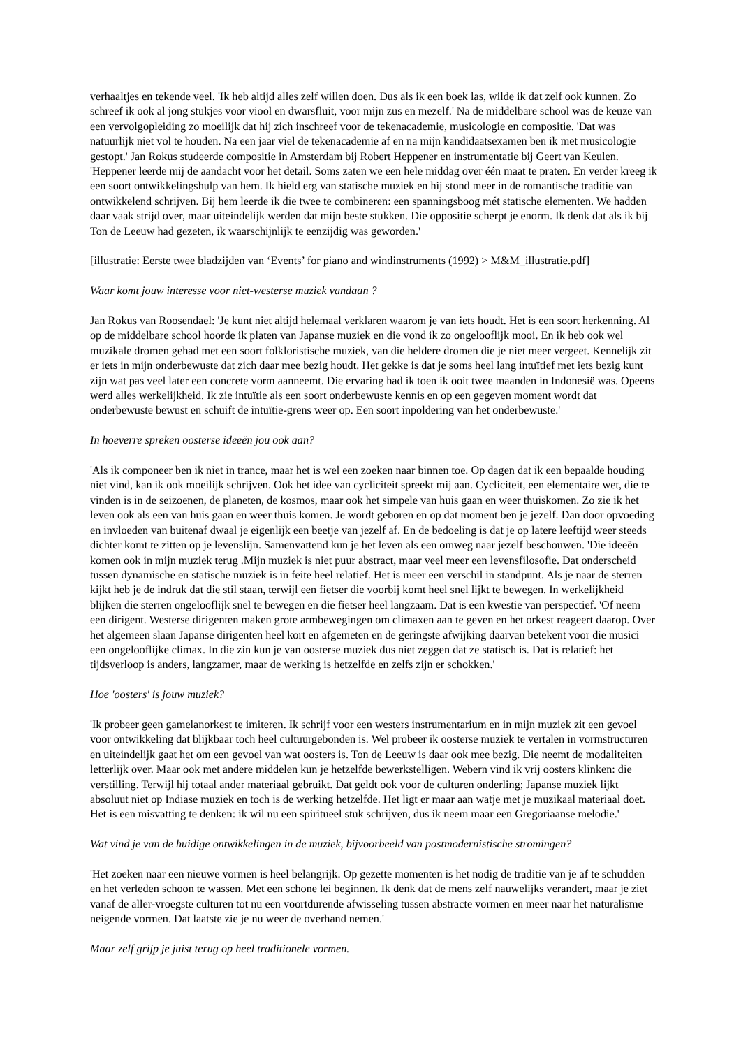verhaaltjes en tekende veel. 'Ik heb altijd alles zelf willen doen. Dus als ik een boek las, wilde ik dat zelf ook kunnen. Zo schreef ik ook al jong stukjes voor viool en dwarsfluit, voor mijn zus en mezelf.' Na de middelbare school was de keuze van een vervolgopleiding zo moeilijk dat hij zich inschreef voor de tekenacademie, musicologie en compositie. 'Dat was natuurlijk niet vol te houden. Na een jaar viel de tekenacademie af en na mijn kandidaatsexamen ben ik met musicologie gestopt.' Jan Rokus studeerde compositie in Amsterdam bij Robert Heppener en instrumentatie bij Geert van Keulen. 'Heppener leerde mij de aandacht voor het detail. Soms zaten we een hele middag over één maat te praten. En verder kreeg ik een soort ontwikkelingshulp van hem. Ik hield erg van statische muziek en hij stond meer in de romantische traditie van ontwikkelend schrijven. Bij hem leerde ik die twee te combineren: een spanningsboog mét statische elementen. We hadden daar vaak strijd over, maar uiteindelijk werden dat mijn beste stukken. Die oppositie scherpt je enorm. Ik denk dat als ik bij Ton de Leeuw had gezeten, ik waarschijnlijk te eenzijdig was geworden.'
[illustratie: Eerste twee bladzijden van ‘Events’ for piano and windinstruments (1992) > M&M_illustratie.pdf]
Waar komt jouw interesse voor niet-westerse muziek vandaan ?
Jan Rokus van Roosendael: 'Je kunt niet altijd helemaal verklaren waarom je van iets houdt. Het is een soort herkenning. Al op de middelbare school hoorde ik platen van Japanse muziek en die vond ik zo ongelooflijk mooi. En ik heb ook wel muzikale dromen gehad met een soort folkloristische muziek, van die heldere dromen die je niet meer vergeet. Kennelijk zit er iets in mijn onderbewuste dat zich daar mee bezig houdt. Het gekke is dat je soms heel lang intuïtief met iets bezig kunt zijn wat pas veel later een concrete vorm aanneemt. Die ervaring had ik toen ik ooit twee maanden in Indonesië was. Opeens werd alles werkelijkheid. Ik zie intuïtie als een soort onderbewuste kennis en op een gegeven moment wordt dat onderbewuste bewust en schuift de intuïtie-grens weer op. Een soort inpoldering van het onderbewuste.'
In hoeverre spreken oosterse ideeën jou ook aan?
'Als ik componeer ben ik niet in trance, maar het is wel een zoeken naar binnen toe. Op dagen dat ik een bepaalde houding niet vind, kan ik ook moeilijk schrijven. Ook het idee van cycliciteit spreekt mij aan. Cycliciteit, een elementaire wet, die te vinden is in de seizoenen, de planeten, de kosmos, maar ook het simpele van huis gaan en weer thuiskomen. Zo zie ik het leven ook als een van huis gaan en weer thuis komen. Je wordt geboren en op dat moment ben je jezelf. Dan door opvoeding en invloeden van buitenaf dwaal je eigenlijk een beetje van jezelf af. En de bedoeling is dat je op latere leeftijd weer steeds dichter komt te zitten op je levenslijn. Samenvattend kun je het leven als een omweg naar jezelf beschouwen. 'Die ideeën komen ook in mijn muziek terug .Mijn muziek is niet puur abstract, maar veel meer een levensfilosofie. Dat onderscheid tussen dynamische en statische muziek is in feite heel relatief. Het is meer een verschil in standpunt. Als je naar de sterren kijkt heb je de indruk dat die stil staan, terwijl een fietser die voorbij komt heel snel lijkt te bewegen. In werkelijkheid blijken die sterren ongelooflijk snel te bewegen en die fietser heel langzaam. Dat is een kwestie van perspectief. 'Of neem een dirigent. Westerse dirigenten maken grote armbewegingen om climaxen aan te geven en het orkest reageert daarop. Over het algemeen slaan Japanse dirigenten heel kort en afgemeten en de geringste afwijking daarvan betekent voor die musici een ongelooflijke climax. In die zin kun je van oosterse muziek dus niet zeggen dat ze statisch is. Dat is relatief: het tijdsverloop is anders, langzamer, maar de werking is hetzelfde en zelfs zijn er schokken.'
Hoe 'oosters' is jouw muziek?
'Ik probeer geen gamelanorkest te imiteren. Ik schrijf voor een westers instrumentarium en in mijn muziek zit een gevoel voor ontwikkeling dat blijkbaar toch heel cultuurgebonden is. Wel probeer ik oosterse muziek te vertalen in vormstructuren en uiteindelijk gaat het om een gevoel van wat oosters is. Ton de Leeuw is daar ook mee bezig. Die neemt de modaliteiten letterlijk over. Maar ook met andere middelen kun je hetzelfde bewerkstelligen. Webern vind ik vrij oosters klinken: die verstilling. Terwijl hij totaal ander materiaal gebruikt. Dat geldt ook voor de culturen onderling; Japanse muziek lijkt absoluut niet op Indiase muziek en toch is de werking hetzelfde. Het ligt er maar aan watje met je muzikaal materiaal doet. Het is een misvatting te denken: ik wil nu een spiritueel stuk schrijven, dus ik neem maar een Gregoriaanse melodie.'
Wat vind je van de huidige ontwikkelingen in de muziek, bijvoorbeeld van postmodernistische stromingen?
'Het zoeken naar een nieuwe vormen is heel belangrijk. Op gezette momenten is het nodig de traditie van je af te schudden en het verleden schoon te wassen. Met een schone lei beginnen. Ik denk dat de mens zelf nauwelijks verandert, maar je ziet vanaf de aller-vroegste culturen tot nu een voortdurende afwisseling tussen abstracte vormen en meer naar het naturalisme neigende vormen. Dat laatste zie je nu weer de overhand nemen.'
Maar zelf grijp je juist terug op heel traditionele vormen.